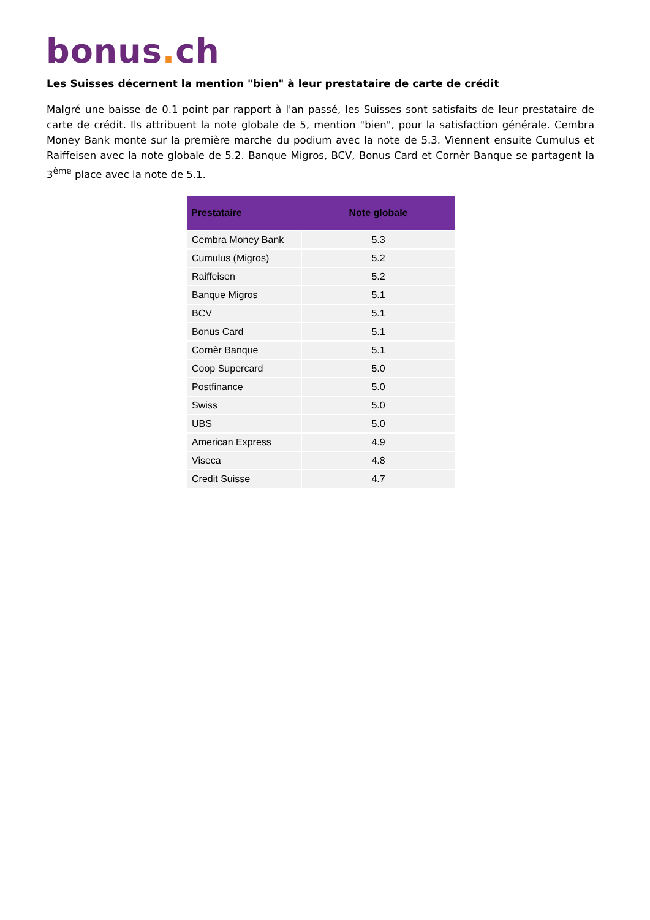bonus. ch
Les Suisses décernent la mention "bien" à leur prestataire de carte de crédit
Malgré une baisse de 0.1 point par rapport à l'an passé, les Suisses sont satisfaits de leur prestataire de carte de crédit. Ils attribuent la note globale de 5, mention "bien", pour la satisfaction générale. Cembra Money Bank monte sur la première marche du podium avec la note de 5.3. Viennent ensuite Cumulus et Raiffeisen avec la note globale de 5.2. Banque Migros, BCV, Bonus Card et Cornèr Banque se partagent la 3<sup>ème</sup> place avec la note de 5.1.
| Prestataire | Note globale |
| --- | --- |
| Cembra Money Bank | 5.3 |
| Cumulus (Migros) | 5.2 |
| Raiffeisen | 5.2 |
| Banque Migros | 5.1 |
| BCV | 5.1 |
| Bonus Card | 5.1 |
| Cornèr Banque | 5.1 |
| Coop Supercard | 5.0 |
| Postfinance | 5.0 |
| Swiss | 5.0 |
| UBS | 5.0 |
| American Express | 4.9 |
| Viseca | 4.8 |
| Credit Suisse | 4.7 |